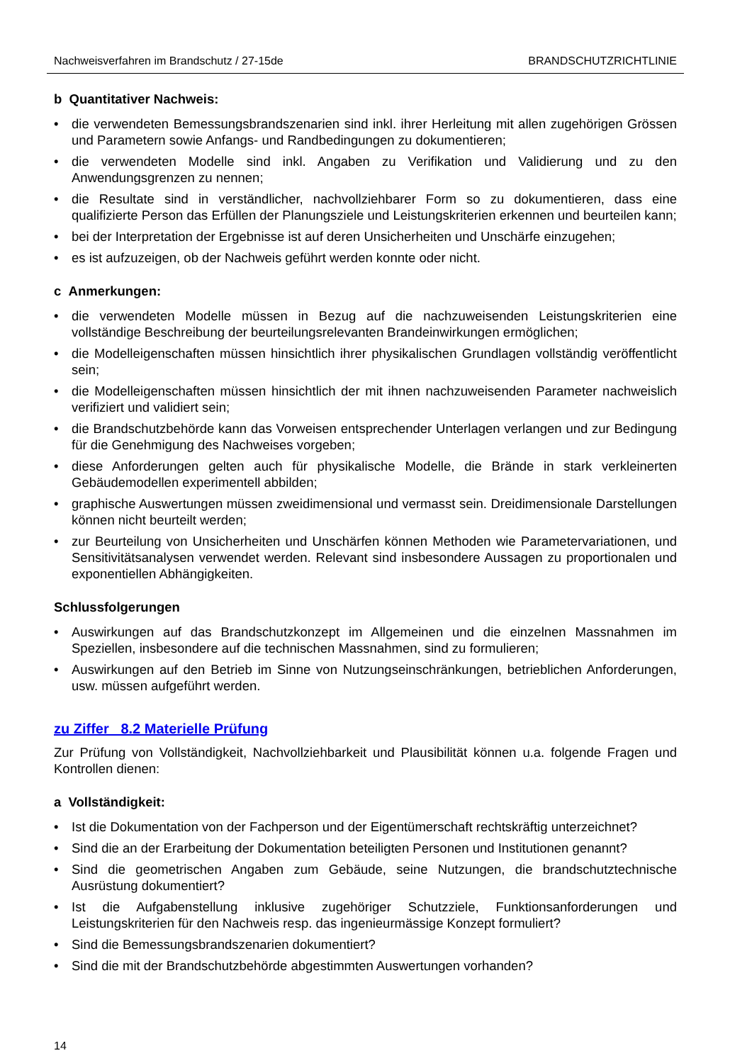Nachweisverfahren im Brandschutz / 27-15de BRANDSCHUTZRICHTLINIE
b Quantitativer Nachweis:
• die verwendeten Bemessungsbrandszenarien sind inkl. ihrer Herleitung mit allen zugehörigen Grössen und Parametern sowie Anfangs- und Randbedingungen zu dokumentieren;
• die verwendeten Modelle sind inkl. Angaben zu Verifikation und Validierung und zu den Anwendungsgrenzen zu nennen;
• die Resultate sind in verständlicher, nachvollziehbarer Form so zu dokumentieren, dass eine qualifizierte Person das Erfüllen der Planungsziele und Leistungskriterien erkennen und beurteilen kann;
• bei der Interpretation der Ergebnisse ist auf deren Unsicherheiten und Unschärfe einzugehen;
• es ist aufzuzeigen, ob der Nachweis geführt werden konnte oder nicht.
c Anmerkungen:
• die verwendeten Modelle müssen in Bezug auf die nachzuweisenden Leistungskriterien eine vollständige Beschreibung der beurteilungsrelevanten Brandeinwirkungen ermöglichen;
• die Modelleigenschaften müssen hinsichtlich ihrer physikalischen Grundlagen vollständig veröffentlicht sein;
• die Modelleigenschaften müssen hinsichtlich der mit ihnen nachzuweisenden Parameter nachweislich verifiziert und validiert sein;
• die Brandschutzbehörde kann das Vorweisen entsprechender Unterlagen verlangen und zur Bedingung für die Genehmigung des Nachweises vorgeben;
• diese Anforderungen gelten auch für physikalische Modelle, die Brände in stark verkleinerten Gebäudemodellen experimentell abbilden;
• graphische Auswertungen müssen zweidimensional und vermasst sein. Dreidimensionale Darstellungen können nicht beurteilt werden;
• zur Beurteilung von Unsicherheiten und Unschärfen können Methoden wie Parametervariationen, und Sensitivitätsanalysen verwendet werden. Relevant sind insbesondere Aussagen zu proportionalen und exponentiellen Abhängigkeiten.
Schlussfolgerungen
• Auswirkungen auf das Brandschutzkonzept im Allgemeinen und die einzelnen Massnahmen im Speziellen, insbesondere auf die technischen Massnahmen, sind zu formulieren;
• Auswirkungen auf den Betrieb im Sinne von Nutzungseinschränkungen, betrieblichen Anforderungen, usw. müssen aufgeführt werden.
zu Ziffer 8.2 Materielle Prüfung
Zur Prüfung von Vollständigkeit, Nachvollziehbarkeit und Plausibilität können u.a. folgende Fragen und Kontrollen dienen:
a Vollständigkeit:
• Ist die Dokumentation von der Fachperson und der Eigentümerschaft rechtskräftig unterzeichnet?
• Sind die an der Erarbeitung der Dokumentation beteiligten Personen und Institutionen genannt?
• Sind die geometrischen Angaben zum Gebäude, seine Nutzungen, die brandschutztechnische Ausrüstung dokumentiert?
• Ist die Aufgabenstellung inklusive zugehöriger Schutzziele, Funktionsanforderungen und Leistungskriterien für den Nachweis resp. das ingenieurmässige Konzept formuliert?
• Sind die Bemessungsbrandszenarien dokumentiert?
• Sind die mit der Brandschutzbehörde abgestimmten Auswertungen vorhanden?
14